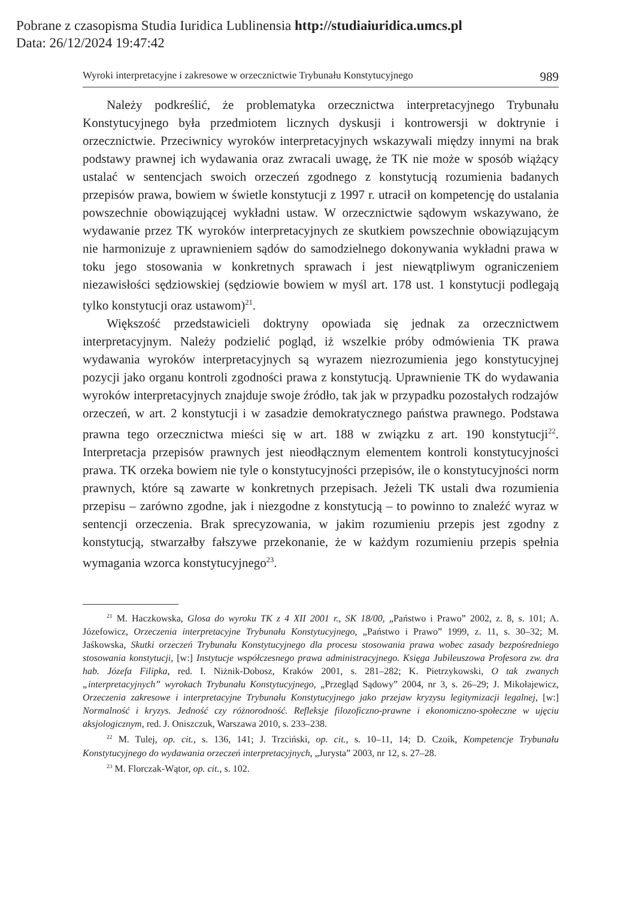Pobrane z czasopisma Studia Iuridica Lublinensia http://studiaiuridica.umcs.pl
Data: 26/12/2024 19:47:42
Wyroki interpretacyjne i zakresowe w orzecznictwie Trybunału Konstytucyjnego 989
Należy podkreślić, że problematyka orzecznictwa interpretacyjnego Trybunału Konstytucyjnego była przedmiotem licznych dyskusji i kontrowersji w doktrynie i orzecznictwie. Przeciwnicy wyroków interpretacyjnych wskazywali między innymi na brak podstawy prawnej ich wydawania oraz zwracali uwagę, że TK nie może w sposób wiążący ustalać w sentencjach swoich orzeczeń zgodnego z konstytucją rozumienia badanych przepisów prawa, bowiem w świetle konstytucji z 1997 r. utracił on kompetencję do ustalania powszechnie obowiązującej wykładni ustaw. W orzecznictwie sądowym wskazywano, że wydawanie przez TK wyroków interpretacyjnych ze skutkiem powszechnie obowiązującym nie harmonizuje z uprawnieniem sądów do samodzielnego dokonywania wykładni prawa w toku jego stosowania w konkretnych sprawach i jest niewątpliwym ograniczeniem niezawisłości sędziowskiej (sędziowie bowiem w myśl art. 178 ust. 1 konstytucji podlegają tylko konstytucji oraz ustawom)<sup>21</sup>.
Większość przedstawicieli doktryny opowiada się jednak za orzecznictwem interpretacyjnym. Należy podzielić pogląd, iż wszelkie próby odmówienia TK prawa wydawania wyroków interpretacyjnych są wyrazem niezrozumienia jego konstytucyjnej pozycji jako organu kontroli zgodności prawa z konstytucją. Uprawnienie TK do wydawania wyroków interpretacyjnych znajduje swoje źródło, tak jak w przypadku pozostałych rodzajów orzeczeń, w art. 2 konstytucji i w zasadzie demokratycznego państwa prawnego. Podstawa prawna tego orzecznictwa mieści się w art. 188 w związku z art. 190 konstytucji<sup>22</sup>. Interpretacja przepisów prawnych jest nieodłącznym elementem kontroli konstytucyjności prawa. TK orzeka bowiem nie tyle o konstytucyjności przepisów, ile o konstytucyjności norm prawnych, które są zawarte w konkretnych przepisach. Jeżeli TK ustali dwa rozumienia przepisu – zarówno zgodne, jak i niezgodne z konstytucją – to powinno to znaleźć wyraz w sentencji orzeczenia. Brak sprecyzowania, w jakim rozumieniu przepis jest zgodny z konstytucją, stwarzałby fałszywe przekonanie, że w każdym rozumieniu przepis spełnia wymagania wzorca konstytucyjnego<sup>23</sup>.
<sup>21</sup> M. Haczkowska, Glosa do wyroku TK z 4 XII 2001 r., SK 18/00, „Państwo i Prawo” 2002, z. 8, s. 101; A. Józefowicz, Orzeczenia interpretacyjne Trybunału Konstytucyjnego, „Państwo i Prawo” 1999, z. 11, s. 30–32; M. Jaśkowska, Skutki orzeczeń Trybunału Konstytucyjnego dla procesu stosowania prawa wobec zasady bezpośredniego stosowania konstytucji, [w:] Instytucje współczesnego prawa administracyjnego. Księga Jubileuszowa Profesora zw. dra hab. Józefa Filipka, red. I. Niżnik-Dobosz, Kraków 2001, s. 281–282; K. Pietrzykowski, O tak zwanych „interpretacyjnych” wyrokach Trybunału Konstytucyjnego, „Przegląd Sądowy” 2004, nr 3, s. 26–29; J. Mikołajewicz, Orzeczenia zakresowe i interpretacyjne Trybunału Konstytucyjnego jako przejaw kryzysu legitymizacji legalnej, [w:] Normalność i kryzys. Jedność czy różnorodność. Refleksje filozoficzno-prawne i ekonomiczno-społeczne w ujęciu aksjologicznym, red. J. Oniszczuk, Warszawa 2010, s. 233–238.
<sup>22</sup> M. Tulej, op. cit., s. 136, 141; J. Trzciński, op. cit., s. 10–11, 14; D. Czoik, Kompetencje Trybunału Konstytucyjnego do wydawania orzeczeń interpretacyjnych, „Jurysta” 2003, nr 12, s. 27–28.
<sup>23</sup> M. Florczak-Wątor, op. cit., s. 102.